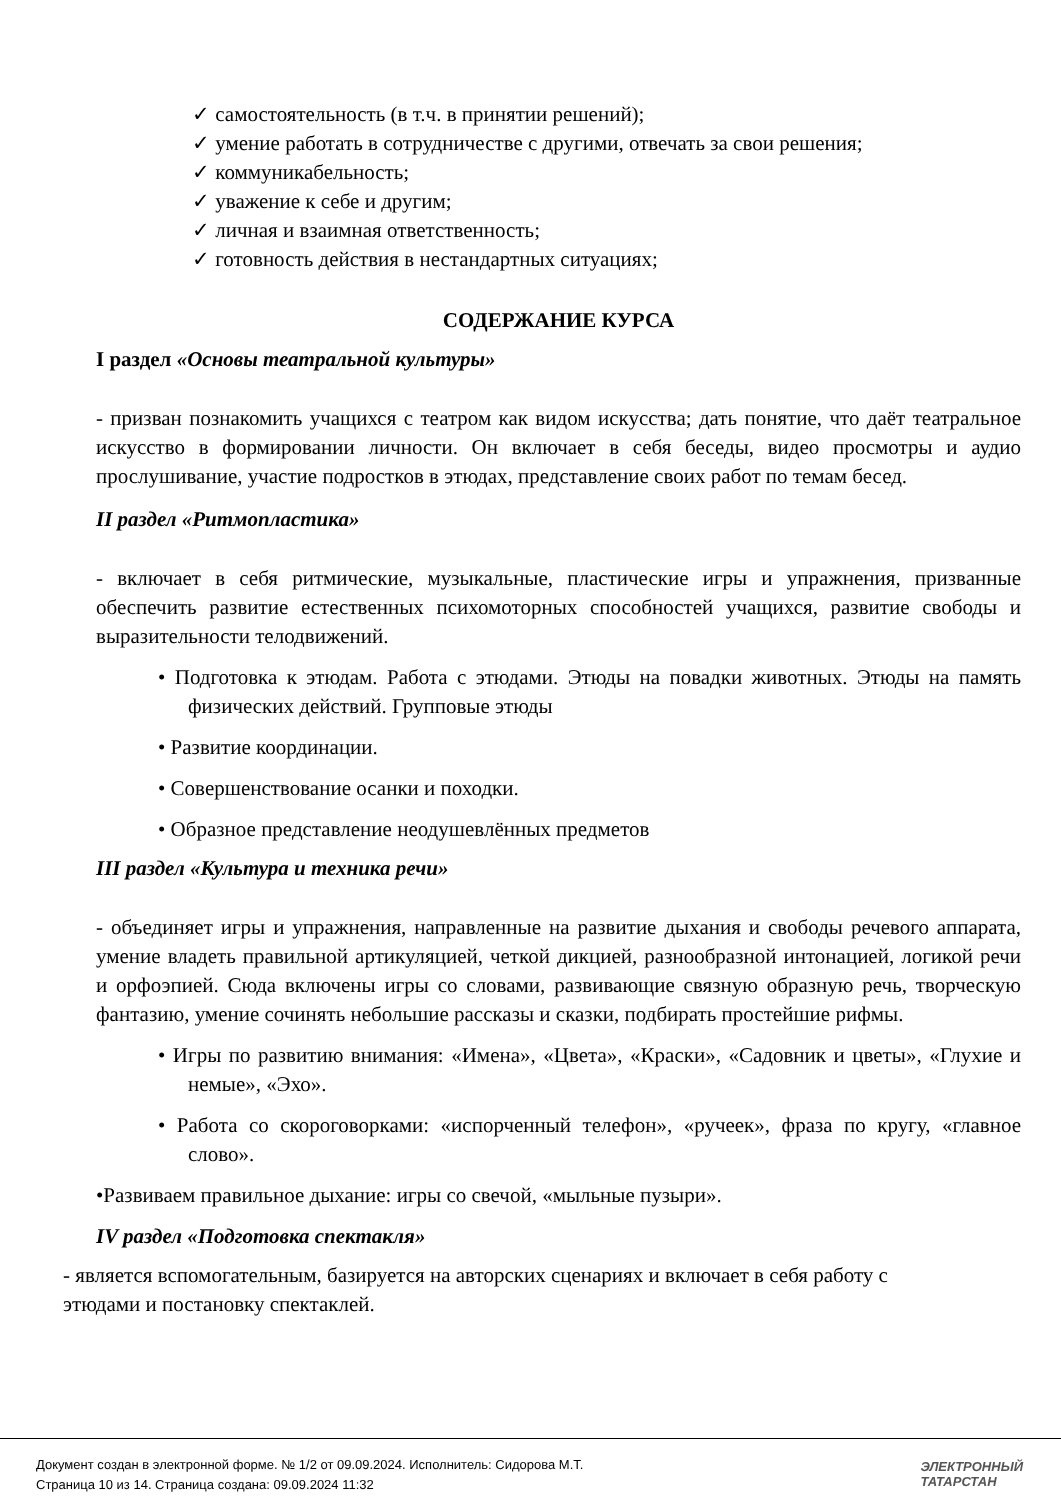✓ самостоятельность (в т.ч. в принятии решений);
✓ умение работать в сотрудничестве с другими, отвечать за свои решения;
✓ коммуникабельность;
✓ уважение к себе и другим;
✓ личная и взаимная ответственность;
✓ готовность действия в нестандартных ситуациях;
СОДЕРЖАНИЕ КУРСА
I раздел «Основы театральной культуры»
- призван познакомить учащихся с театром как видом искусства; дать понятие, что даёт театральное искусство в формировании личности. Он включает в себя беседы, видео просмотры и аудио прослушивание, участие подростков в этюдах, представление своих работ по темам бесед.
II раздел «Ритмопластика»
- включает в себя ритмические, музыкальные, пластические игры и упражнения, призванные обеспечить развитие естественных психомоторных способностей учащихся, развитие свободы и выразительности телодвижений.
• Подготовка к этюдам. Работа с этюдами. Этюды на повадки животных. Этюды на память физических действий. Групповые этюды
• Развитие координации.
• Совершенствование осанки и походки.
• Образное представление неодушевлённых предметов
III раздел «Культура и техника речи»
- объединяет игры и упражнения, направленные на развитие дыхания и свободы речевого аппарата, умение владеть правильной артикуляцией, четкой дикцией, разнообразной интонацией, логикой речи и орфоэпией. Сюда включены игры со словами, развивающие связную образную речь, творческую фантазию, умение сочинять небольшие рассказы и сказки, подбирать простейшие рифмы.
• Игры по развитию внимания: «Имена», «Цвета», «Краски», «Садовник и цветы», «Глухие и немые», «Эхо».
• Работа со скороговорками: «испорченный телефон», «ручеек», фраза по кругу, «главное слово».
•Развиваем правильное дыхание: игры со свечой, «мыльные пузыри».
IV раздел «Подготовка спектакля»
- является вспомогательным, базируется на авторских сценариях и включает в себя работу с этюдами и постановку спектаклей.
Документ создан в электронной форме. № 1/2 от 09.09.2024. Исполнитель: Сидорова М.Т.
Страница 10 из 14. Страница создана: 09.09.2024 11:32
ЭЛЕКТРОННЫЙ
ТАТАРСТАН